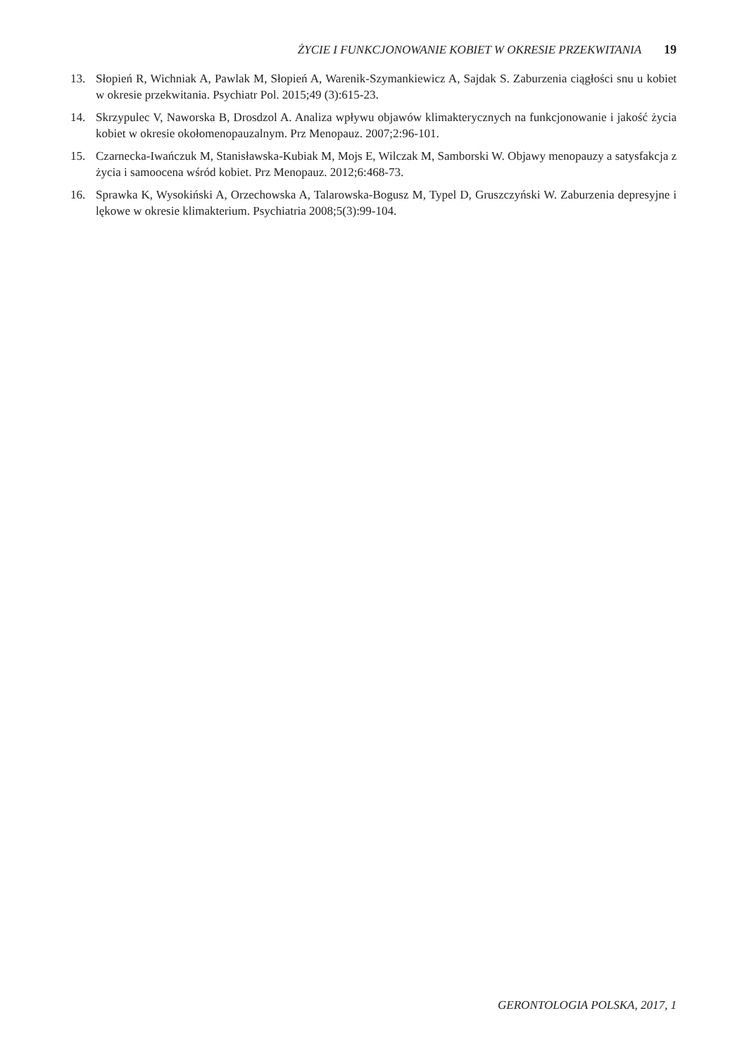ŻYCIE I FUNKCJONOWANIE KOBIET W OKRESIE PRZEKWITANIA 19
13. Słopień R, Wichniak A, Pawlak M, Słopień A, Warenik-Szymankiewicz A, Sajdak S. Zaburzenia ciągłości snu u kobiet w okresie przekwitania. Psychiatr Pol. 2015;49 (3):615-23.
14. Skrzypulec V, Naworska B, Drosdzol A. Analiza wpływu objawów klimakterycznych na funkcjonowanie i jakość życia kobiet w okresie okołomenopauzalnym. Prz Menopauz. 2007;2:96-101.
15. Czarnecka-Iwańczuk M, Stanisławska-Kubiak M, Mojs E, Wilczak M, Samborski W. Objawy menopauzy a satysfakcja z życia i samoocena wśród kobiet. Prz Menopauz. 2012;6:468-73.
16. Sprawka K, Wysokiński A, Orzechowska A, Talarowska-Bogusz M, Typel D, Gruszczyński W. Zaburzenia depresyjne i lękowe w okresie klimakterium. Psychiatria 2008;5(3):99-104.
GERONTOLOGIA POLSKA, 2017, 1